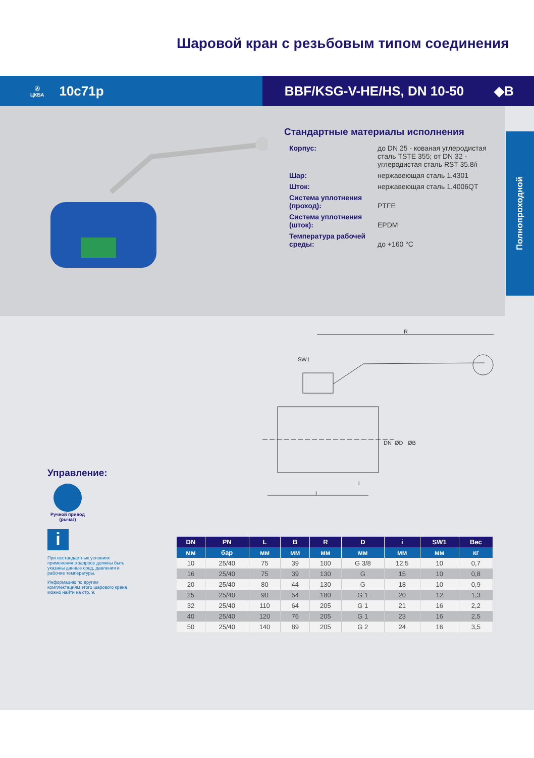Шаровой кран с резьбовым типом соединения
Ⓐ
ЦКБА 10с71р
BBF/KSG-V-HE/HS, DN 10-50 ◆B
Стандартные материалы исполнения
| Корпус: | до DN 25 - кованая углеродистая сталь TSTE 355; от DN 32 - углеродистая сталь RST 35.8/i |
| Шар: | нержавеющая сталь 1.4301 |
| Шток: | нержавеющая сталь 1.4006QT |
| Система уплотнения (проход): | PTFE |
| Система уплотнения (шток): | EPDM |
| Температура рабочей среды: | до +160 °С |
Полнопроходной
R
SW1
L
i
DN
ØD
ØB
Управление:
Ручной привод (рычаг)
i
При нестандартных условиях применения в запросе должны быть указаны данные сред, давления и рабочие температуры.
Информацию по другим комплектациям этого шарового крана можно найти на стр. 9.
| DN | PN | L | B | R | D | i | SW1 | Вес |
| --- | --- | --- | --- | --- | --- | --- | --- | --- |
| мм | бар | мм | мм | мм | мм | мм | мм | кг |
| 10 | 25/40 | 75 | 39 | 100 | G 3/8 | 12,5 | 10 | 0,7 |
| 16 | 25/40 | 75 | 39 | 130 | G | 15 | 10 | 0,8 |
| 20 | 25/40 | 80 | 44 | 130 | G | 18 | 10 | 0,9 |
| 25 | 25/40 | 90 | 54 | 180 | G 1 | 20 | 12 | 1,3 |
| 32 | 25/40 | 110 | 64 | 205 | G 1 | 21 | 16 | 2,2 |
| 40 | 25/40 | 120 | 76 | 205 | G 1 | 23 | 16 | 2,5 |
| 50 | 25/40 | 140 | 89 | 205 | G 2 | 24 | 16 | 3,5 |